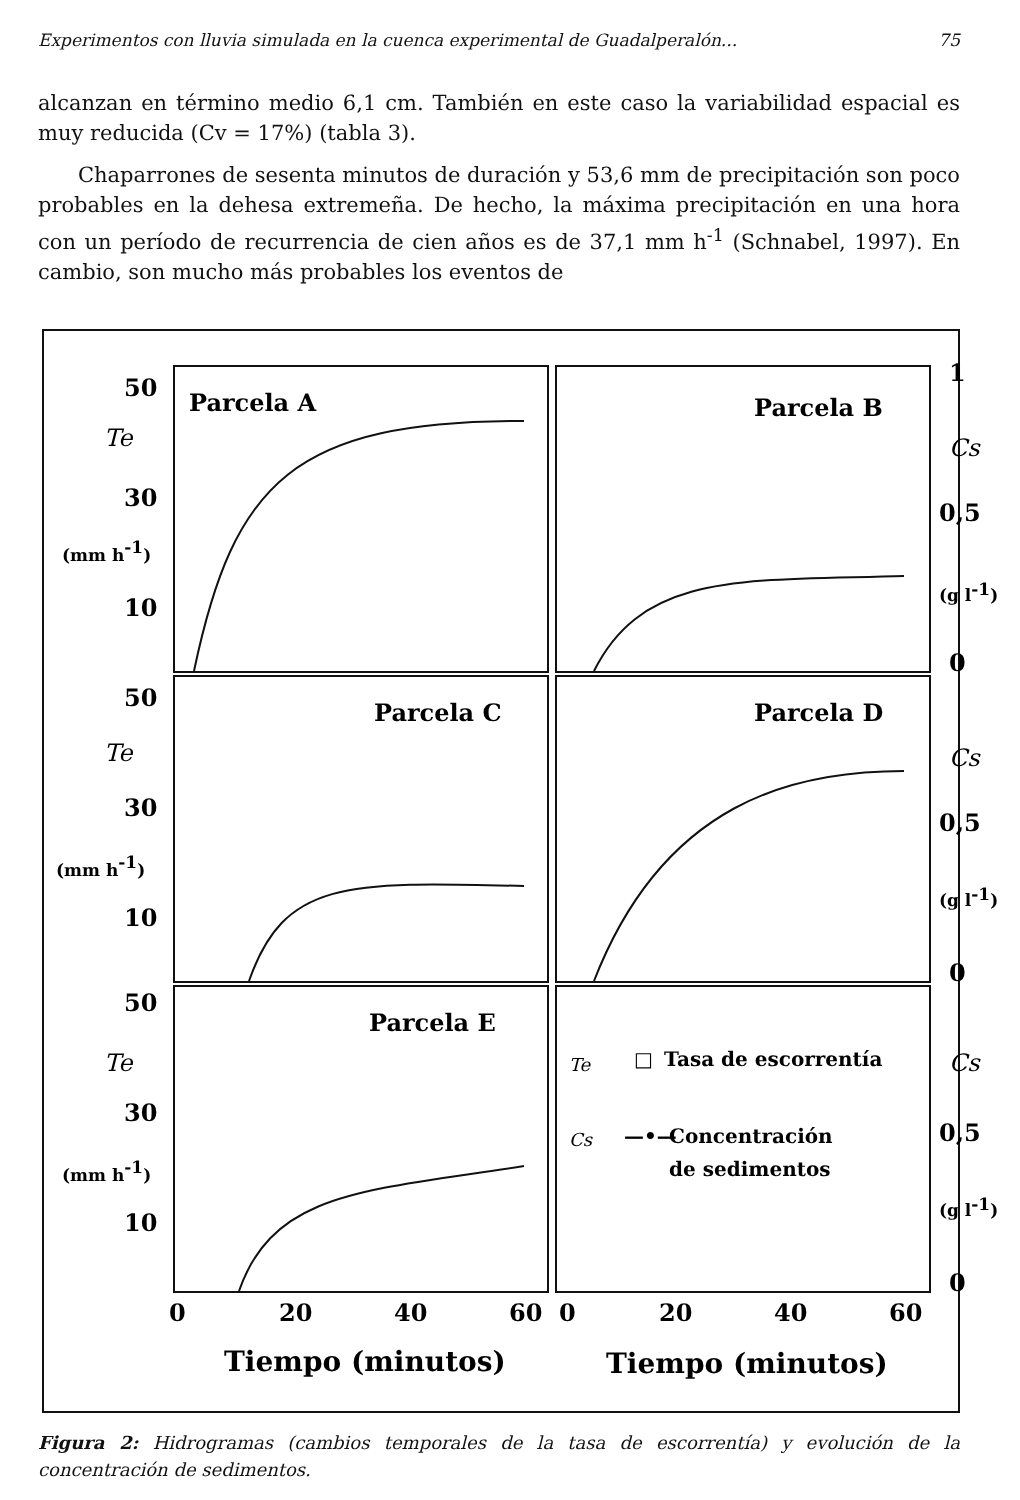Experimentos con lluvia simulada en la cuenca experimental de Guadalperalón... 75
alcanzan en término medio 6,1 cm. También en este caso la variabilidad espacial es muy reducida (Cv = 17%) (tabla 3).
Chaparrones de sesenta minutos de duración y 53,6 mm de precipitación son poco probables en la dehesa extremeña. De hecho, la máxima precipitación en una hora con un período de recurrencia de cien años es de 37,1 mm h<sup>-1</sup> (Schnabel, 1997). En cambio, son mucho más probables los eventos de
Parcela A
Parcela B
Parcela C
Parcela D
Parcela E
50
30
10
50
30
10
50
30
10
1
0,5
0
0,5
0
0,5
0
0
20
40
60
0
20
40
60
Tiempo (minutos)
Tiempo (minutos)
Te
Te
Te
Cs
Cs
Cs
(mm h-1)
(mm h-1)
(mm h-1)
(g l-1)
(g l-1)
(g l-1)
Te
□
Tasa de escorrentía
Cs
—•—
Concentración
de sedimentos
Figura 2: Hidrogramas (cambios temporales de la tasa de escorrentía) y evolución de la concentración de sedimentos.